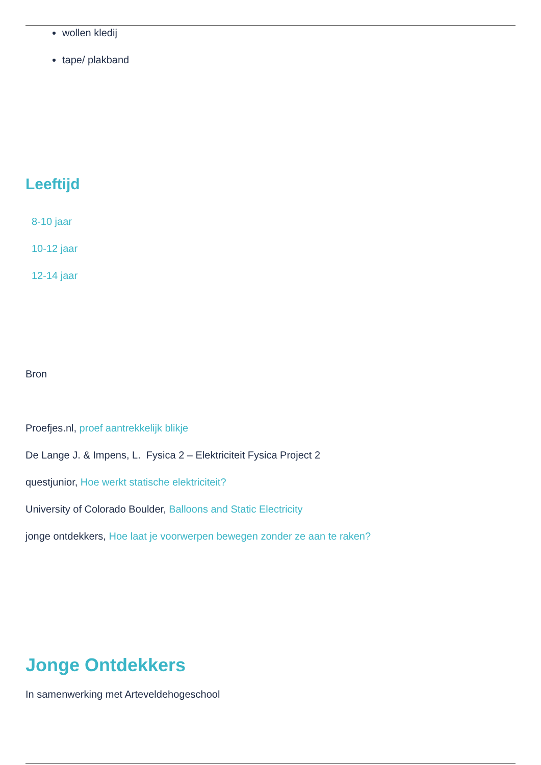wollen kledij
tape/ plakband
Leeftijd
8-10 jaar
10-12 jaar
12-14 jaar
Bron
Proefjes.nl, proef aantrekkelijk blikje
De Lange J. & Impens, L. Fysica 2 – Elektriciteit Fysica Project 2
questjunior, Hoe werkt statische elektriciteit?
University of Colorado Boulder, Balloons and Static Electricity
jonge ontdekkers, Hoe laat je voorwerpen bewegen zonder ze aan te raken?
Jonge Ontdekkers
In samenwerking met Arteveldehogeschool